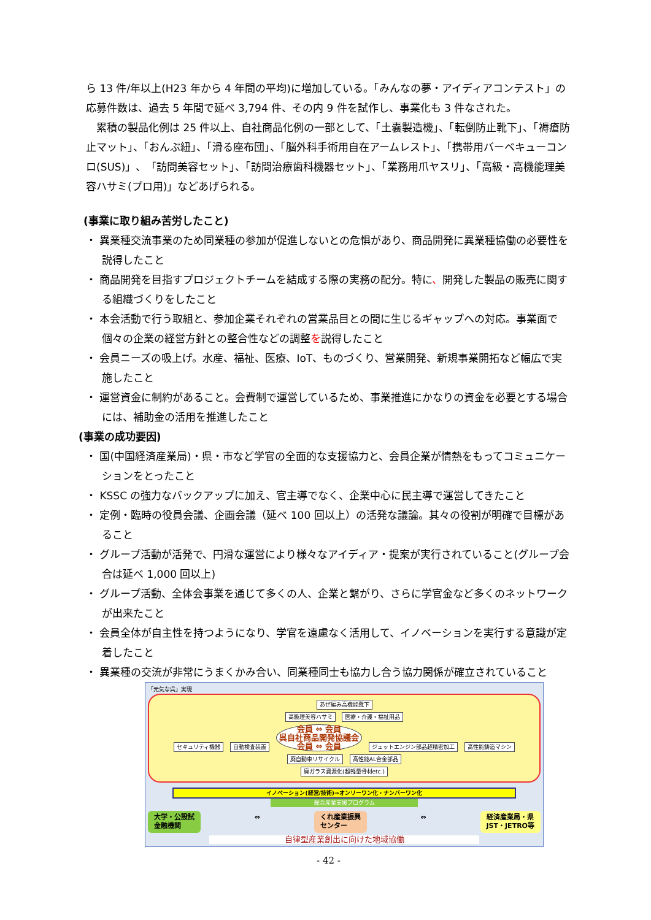ら 13 件/年以上(H23 年から 4 年間の平均)に増加している。「みんなの夢・アイディアコンテスト」の応募件数は、過去 5 年間で延べ 3,794 件、その内 9 件を試作し、事業化も 3 件なされた。
　累積の製品化例は 25 件以上、自社商品化例の一部として、「土嚢製造機」、「転倒防止靴下」、「褥瘡防止マット」、「おんぶ紐」、「滑る座布団」、「脳外科手術用自在アームレスト」、「携帯用バーベキューコンロ(SUS)」、「訪問美容セット」、「訪問治療歯科機器セット」、「業務用爪ヤスリ」、「高級・高機能理美容ハサミ(プロ用)」などあげられる。
(事業に取り組み苦労したこと)
・ 異業種交流事業のため同業種の参加が促進しないとの危惧があり、商品開発に異業種協働の必要性を説得したこと
・ 商品開発を目指すプロジェクトチームを結成する際の実務の配分。特に、開発した製品の販売に関する組織づくりをしたこと
・ 本会活動で行う取組と、参加企業それぞれの営業品目との間に生じるギャップへの対応。事業面で個々の企業の経営方針との整合性などの調整を説得したこと
・ 会員ニーズの吸上げ。水産、福祉、医療、IoT、ものづくり、営業開発、新規事業開拓など幅広で実施したこと
・ 運営資金に制約があること。会費制で運営しているため、事業推進にかなりの資金を必要とする場合には、補助金の活用を推進したこと
(事業の成功要因)
・ 国(中国経済産業局)・県・市など学官の全面的な支援協力と、会員企業が情熱をもってコミュニケーションをとったこと
・ KSSC の強力なバックアップに加え、官主導でなく、企業中心に民主導で運営してきたこと
・ 定例・臨時の役員会議、企画会議（延べ 100 回以上）の活発な議論。其々の役割が明確で目標があること
・ グループ活動が活発で、円滑な運営により様々なアイディア・提案が実行されていること(グループ会合は延べ 1,000 回以上)
・ グループ活動、全体会事業を通じて多くの人、企業と繋がり、さらに学官金など多くのネットワークが出来たこと
・ 会員全体が自主性を持つようになり、学官を遠慮なく活用して、イノベーションを実行する意識が定着したこと
・ 異業種の交流が非常にうまくかみ合い、同業種同士も協力し合う協力関係が確立されていること
「元気な呉」実現
あぜ編み高機能靴下
高級理美容ハサミ 医療・介護・福祉用品
セキュリティ機器 自動検査装置 会員 ⇔ 会員
呉自社商品開発協議会
会員 ⇔ 会員 ジェットエンジン部品超精密加工 高性能鋳造マシン
廃自動車リサイクル 高性能AL合金部品
廃ガラス資源化(超軽量骨材etc.)
イノベーション(経営/技術)⇒オンリーワン化・ナンバーワン化
総合産業支援プログラム
大学・公設試
金融機関
⇔ くれ産業振興
センター
⇔ 経済産業局・県
JST・JETRO等
自律型産業創出に向けた地域協働
- 42 -